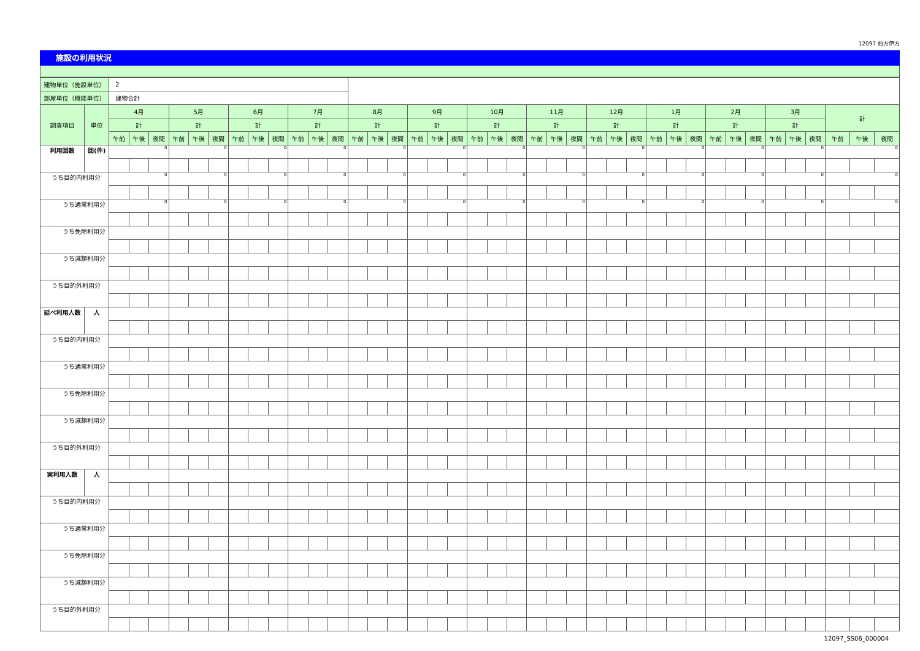12097 伯方伊方
施設の利用状況
| 建物単位（施設単位） | | 2 | | | | | | | | | | | | | | | | | | | | | | | | | | | | | | | | | | | | | | |
| 部屋単位（機能単位） | | 建物合計 | | | | | | | | | | | | | | | | | | | | | | | | | | | | | | | | | | | | | | |
| 調査項目 | 単位 | 4月 | | | 5月 | | | 6月 | | | 7月 | | | 8月 | | | 9月 | | | 10月 | | | 11月 | | | 12月 | | | 1月 | | | 2月 | | | 3月 | | | 計 | | |
| | | 計 | | | 計 | | | 計 | | | 計 | | | 計 | | | 計 | | | 計 | | | 計 | | | 計 | | | 計 | | | 計 | | | 計 | | | | | |
| | | 午前 | 午後 | 夜間 | 午前 | 午後 | 夜間 | 午前 | 午後 | 夜間 | 午前 | 午後 | 夜間 | 午前 | 午後 | 夜間 | 午前 | 午後 | 夜間 | 午前 | 午後 | 夜間 | 午前 | 午後 | 夜間 | 午前 | 午後 | 夜間 | 午前 | 午後 | 夜間 | 午前 | 午後 | 夜間 | 午前 | 午後 | 夜間 | 午前 | 午後 | 夜間 |
| 利用回数 | 回(件) | 0 | | | 0 | | | 0 | | | 0 | | | 0 | | | 0 | | | 0 | | | 0 | | | 0 | | | 0 | | | 0 | | | 0 | | | 0 | | |
| うち目的内利用分 | | 0 | | | 0 | | | 0 | | | 0 | | | 0 | | | 0 | | | 0 | | | 0 | | | 0 | | | 0 | | | 0 | | | 0 | | | 0 | | |
| うち通常利用分 | | 0 | | | 0 | | | 0 | | | 0 | | | 0 | | | 0 | | | 0 | | | 0 | | | 0 | | | 0 | | | 0 | | | 0 | | | 0 | | |
| うち免除利用分 | | | | | | | | | | | | | | | | | | | | | | | | | | | | | | | | | | | | | | | | |
| うち減額利用分 | | | | | | | | | | | | | | | | | | | | | | | | | | | | | | | | | | | | | | | | |
| うち目的外利用分 | | | | | | | | | | | | | | | | | | | | | | | | | | | | | | | | | | | | | | | | |
| 延べ利用人数 | 人 | | | | | | | | | | | | | | | | | | | | | | | | | | | | | | | | | | | | | | | |
| うち目的内利用分 | | | | | | | | | | | | | | | | | | | | | | | | | | | | | | | | | | | | | | | | |
| うち通常利用分 | | | | | | | | | | | | | | | | | | | | | | | | | | | | | | | | | | | | | | | | |
| うち免除利用分 | | | | | | | | | | | | | | | | | | | | | | | | | | | | | | | | | | | | | | | | |
| うち減額利用分 | | | | | | | | | | | | | | | | | | | | | | | | | | | | | | | | | | | | | | | | |
| うち目的外利用分 | | | | | | | | | | | | | | | | | | | | | | | | | | | | | | | | | | | | | | | | |
| 実利用人数 | 人 | | | | | | | | | | | | | | | | | | | | | | | | | | | | | | | | | | | | | | | |
| うち目的内利用分 | | | | | | | | | | | | | | | | | | | | | | | | | | | | | | | | | | | | | | | | |
| うち通常利用分 | | | | | | | | | | | | | | | | | | | | | | | | | | | | | | | | | | | | | | | | |
| うち免除利用分 | | | | | | | | | | | | | | | | | | | | | | | | | | | | | | | | | | | | | | | | |
| うち減額利用分 | | | | | | | | | | | | | | | | | | | | | | | | | | | | | | | | | | | | | | | | |
| うち目的外利用分 | | | | | | | | | | | | | | | | | | | | | | | | | | | | | | | | | | | | | | | | |
12097_SS06_000004